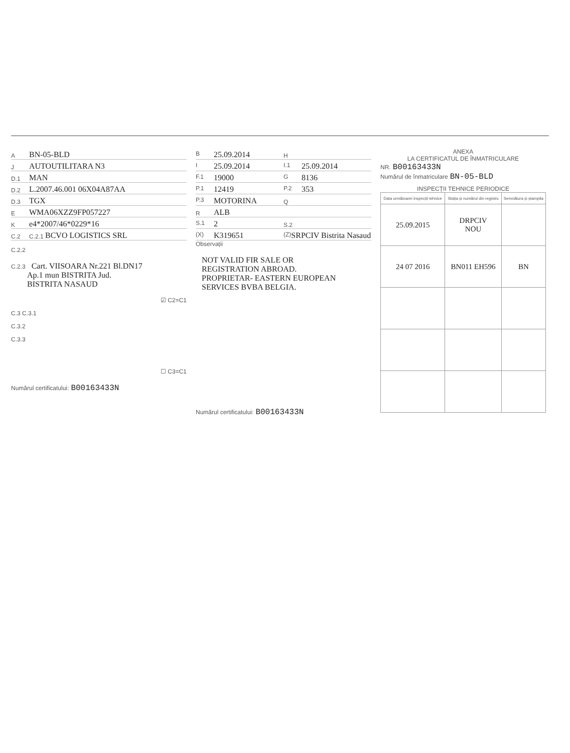A BN-05-BLD
J AUTOUTILITARA N3
D.1 MAN
D.2 L.2007.46.001 06X04A87AA
D.3 TGX
E WMA06XZZ9FP057227
Ke4*2007/46*0229*16
C.2 C.2.1 BCVO LOGISTICS SRL
C.2.2
C.2.3 Cart. VIISOARA Nr.221 Bl.DN17
Ap.1 mun BISTRITA Jud.
BISTRITA NASAUD
☑ C2=C1
C.3 C.3.1
C.3.2
C.3.3
☐ C3=C1
Numărul certificatului: B00163433N
B 25.09.2014
H
I 25.09.2014
I.1 25.09.2014
F.1 19000
G 8136
P.1 12419
P.2 353
P.3 MOTORINA
Q
R ALB
S.1 2
S.2
(X) K319651
(Z) SRPCIV Bistrita Nasaud
Observații
NOT VALID FIR SALE OR
REGISTRATION ABROAD.
PROPRIETAR- EASTERN EUROPEAN
SERVICES BVBA BELGIA.
Numărul certificatului: B00163433N
ANEXA
LA CERTIFICATUL DE ÎNMATRICULARE
NR. B00163433N
Numărul de înmatriculare BN-05-BLD
INSPECȚII TEHNICE PERIODICE
| Data următoarei inspecții tehnice | Stația și numărul din registru | Semnătura și ștampila |
| --- | --- | --- |
| 25.09.2015 | DRPCIV NOU | |
| 24 07 2016 | BN011 EH596 | BN |